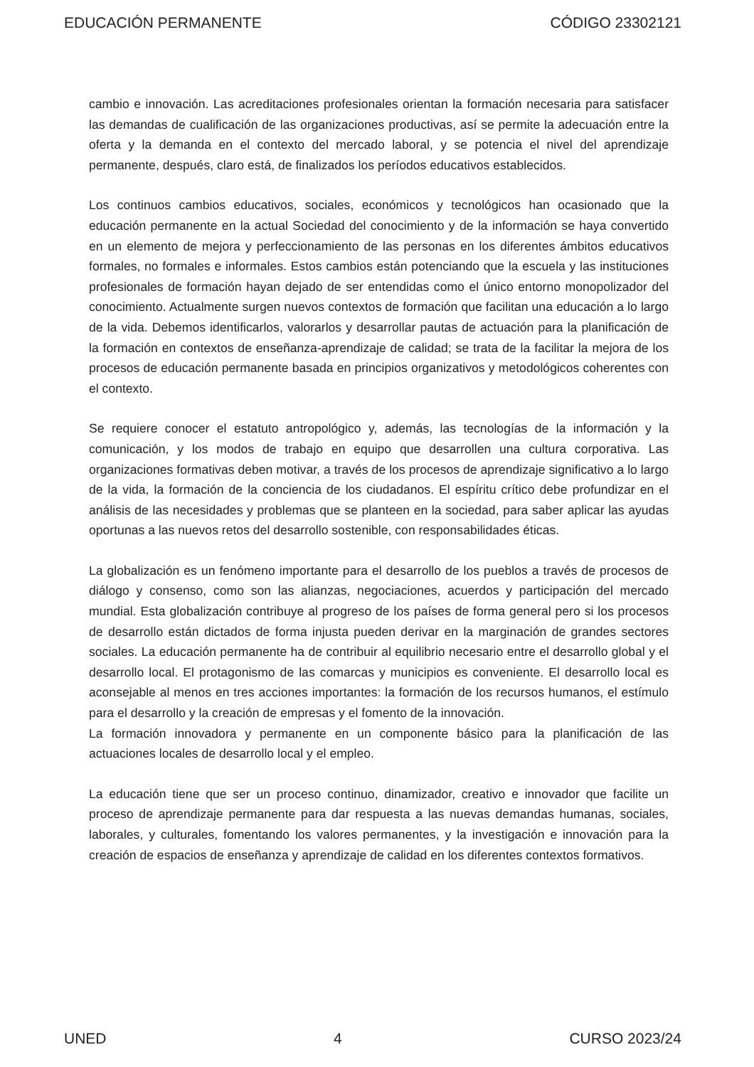EDUCACIÓN PERMANENTE CÓDIGO 23302121
cambio e innovación. Las acreditaciones profesionales orientan la formación necesaria para satisfacer las demandas de cualificación de las organizaciones productivas, así se permite la adecuación entre la oferta y la demanda en el contexto del mercado laboral, y se potencia el nivel del aprendizaje permanente, después, claro está, de finalizados los períodos educativos establecidos.
Los continuos cambios educativos, sociales, económicos y tecnológicos han ocasionado que la educación permanente en la actual Sociedad del conocimiento y de la información se haya convertido en un elemento de mejora y perfeccionamiento de las personas en los diferentes ámbitos educativos formales, no formales e informales. Estos cambios están potenciando que la escuela y las instituciones profesionales de formación hayan dejado de ser entendidas como el único entorno monopolizador del conocimiento. Actualmente surgen nuevos contextos de formación que facilitan una educación a lo largo de la vida. Debemos identificarlos, valorarlos y desarrollar pautas de actuación para la planificación de la formación en contextos de enseñanza-aprendizaje de calidad; se trata de la facilitar la mejora de los procesos de educación permanente basada en principios organizativos y metodológicos coherentes con el contexto.
Se requiere conocer el estatuto antropológico y, además, las tecnologías de la información y la comunicación, y los modos de trabajo en equipo que desarrollen una cultura corporativa. Las organizaciones formativas deben motivar, a través de los procesos de aprendizaje significativo a lo largo de la vida, la formación de la conciencia de los ciudadanos. El espíritu crítico debe profundizar en el análisis de las necesidades y problemas que se planteen en la sociedad, para saber aplicar las ayudas oportunas a las nuevos retos del desarrollo sostenible, con responsabilidades éticas.
La globalización es un fenómeno importante para el desarrollo de los pueblos a través de procesos de diálogo y consenso, como son las alianzas, negociaciones, acuerdos y participación del mercado mundial. Esta globalización contribuye al progreso de los países de forma general pero si los procesos de desarrollo están dictados de forma injusta pueden derivar en la marginación de grandes sectores sociales. La educación permanente ha de contribuir al equilibrio necesario entre el desarrollo global y el desarrollo local. El protagonismo de las comarcas y municipios es conveniente. El desarrollo local es aconsejable al menos en tres acciones importantes: la formación de los recursos humanos, el estímulo para el desarrollo y la creación de empresas y el fomento de la innovación.
La formación innovadora y permanente en un componente básico para la planificación de las actuaciones locales de desarrollo local y el empleo.
La educación tiene que ser un proceso continuo, dinamizador, creativo e innovador que facilite un proceso de aprendizaje permanente para dar respuesta a las nuevas demandas humanas, sociales, laborales, y culturales, fomentando los valores permanentes, y la investigación e innovación para la creación de espacios de enseñanza y aprendizaje de calidad en los diferentes contextos formativos.
UNED 4 CURSO 2023/24